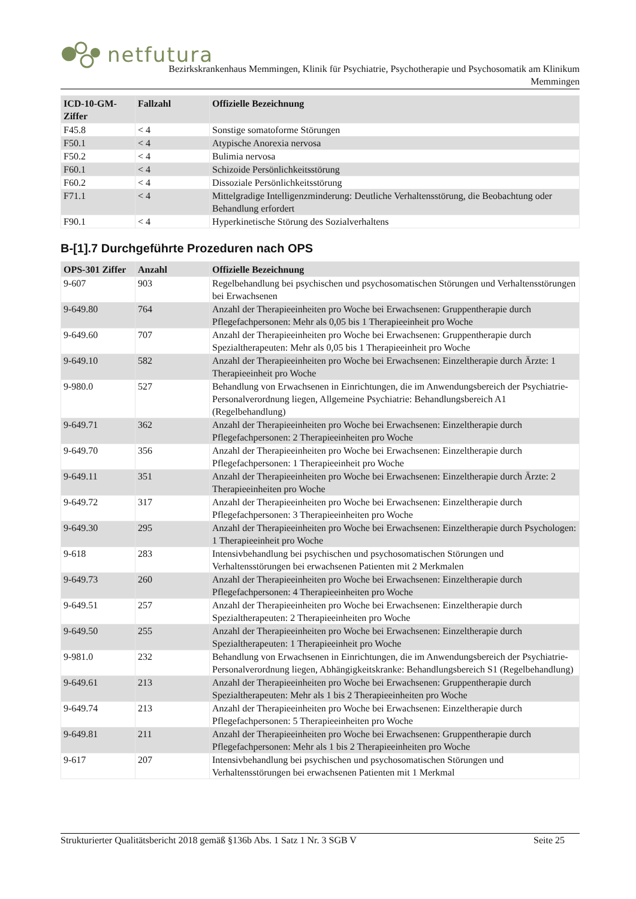netfutura
Bezirkskrankenhaus Memmingen, Klinik für Psychiatrie, Psychotherapie und Psychosomatik am Klinikum
Memmingen
| ICD-10-GM-Ziffer | Fallzahl | Offizielle Bezeichnung |
| --- | --- | --- |
| F45.8 | < 4 | Sonstige somatoforme Störungen |
| F50.1 | < 4 | Atypische Anorexia nervosa |
| F50.2 | < 4 | Bulimia nervosa |
| F60.1 | < 4 | Schizoide Persönlichkeitsstörung |
| F60.2 | < 4 | Dissoziale Persönlichkeitsstörung |
| F71.1 | < 4 | Mittelgradige Intelligenzminderung: Deutliche Verhaltensstörung, die Beobachtung oder Behandlung erfordert |
| F90.1 | < 4 | Hyperkinetische Störung des Sozialverhaltens |
B-[1].7 Durchgeführte Prozeduren nach OPS
| OPS-301 Ziffer | Anzahl | Offizielle Bezeichnung |
| --- | --- | --- |
| 9-607 | 903 | Regelbehandlung bei psychischen und psychosomatischen Störungen und Verhaltensstörungen bei Erwachsenen |
| 9-649.80 | 764 | Anzahl der Therapieeinheiten pro Woche bei Erwachsenen: Gruppentherapie durch Pflegefachpersonen: Mehr als 0,05 bis 1 Therapieeinheit pro Woche |
| 9-649.60 | 707 | Anzahl der Therapieeinheiten pro Woche bei Erwachsenen: Gruppentherapie durch Spezialtherapeuten: Mehr als 0,05 bis 1 Therapieeinheit pro Woche |
| 9-649.10 | 582 | Anzahl der Therapieeinheiten pro Woche bei Erwachsenen: Einzeltherapie durch Ärzte: 1 Therapieeinheit pro Woche |
| 9-980.0 | 527 | Behandlung von Erwachsenen in Einrichtungen, die im Anwendungsbereich der Psychiatrie-Personalverordnung liegen, Allgemeine Psychiatrie: Behandlungsbereich A1 (Regelbehandlung) |
| 9-649.71 | 362 | Anzahl der Therapieeinheiten pro Woche bei Erwachsenen: Einzeltherapie durch Pflegefachpersonen: 2 Therapieeinheiten pro Woche |
| 9-649.70 | 356 | Anzahl der Therapieeinheiten pro Woche bei Erwachsenen: Einzeltherapie durch Pflegefachpersonen: 1 Therapieeinheit pro Woche |
| 9-649.11 | 351 | Anzahl der Therapieeinheiten pro Woche bei Erwachsenen: Einzeltherapie durch Ärzte: 2 Therapieeinheiten pro Woche |
| 9-649.72 | 317 | Anzahl der Therapieeinheiten pro Woche bei Erwachsenen: Einzeltherapie durch Pflegefachpersonen: 3 Therapieeinheiten pro Woche |
| 9-649.30 | 295 | Anzahl der Therapieeinheiten pro Woche bei Erwachsenen: Einzeltherapie durch Psychologen: 1 Therapieeinheit pro Woche |
| 9-618 | 283 | Intensivbehandlung bei psychischen und psychosomatischen Störungen und Verhaltensstörungen bei erwachsenen Patienten mit 2 Merkmalen |
| 9-649.73 | 260 | Anzahl der Therapieeinheiten pro Woche bei Erwachsenen: Einzeltherapie durch Pflegefachpersonen: 4 Therapieeinheiten pro Woche |
| 9-649.51 | 257 | Anzahl der Therapieeinheiten pro Woche bei Erwachsenen: Einzeltherapie durch Spezialtherapeuten: 2 Therapieeinheiten pro Woche |
| 9-649.50 | 255 | Anzahl der Therapieeinheiten pro Woche bei Erwachsenen: Einzeltherapie durch Spezialtherapeuten: 1 Therapieeinheit pro Woche |
| 9-981.0 | 232 | Behandlung von Erwachsenen in Einrichtungen, die im Anwendungsbereich der Psychiatrie-Personalverordnung liegen, Abhängigkeitskranke: Behandlungsbereich S1 (Regelbehandlung) |
| 9-649.61 | 213 | Anzahl der Therapieeinheiten pro Woche bei Erwachsenen: Gruppentherapie durch Spezialtherapeuten: Mehr als 1 bis 2 Therapieeinheiten pro Woche |
| 9-649.74 | 213 | Anzahl der Therapieeinheiten pro Woche bei Erwachsenen: Einzeltherapie durch Pflegefachpersonen: 5 Therapieeinheiten pro Woche |
| 9-649.81 | 211 | Anzahl der Therapieeinheiten pro Woche bei Erwachsenen: Gruppentherapie durch Pflegefachpersonen: Mehr als 1 bis 2 Therapieeinheiten pro Woche |
| 9-617 | 207 | Intensivbehandlung bei psychischen und psychosomatischen Störungen und Verhaltensstörungen bei erwachsenen Patienten mit 1 Merkmal |
Strukturierter Qualitätsbericht 2018 gemäß §136b Abs. 1 Satz 1 Nr. 3 SGB V Seite 25